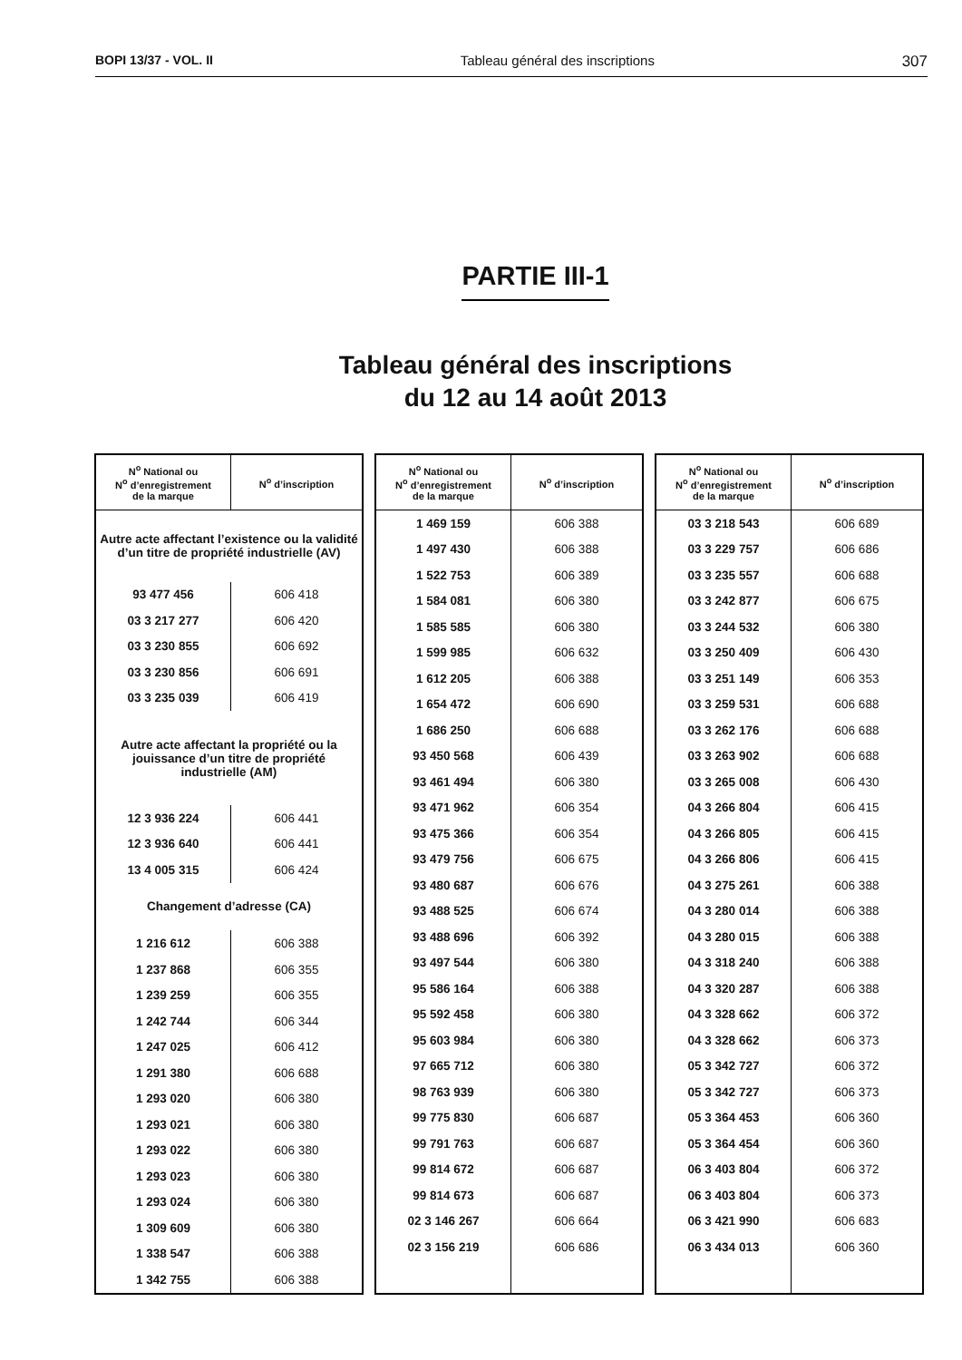BOPI 13/37 - VOL. II Tableau général des inscriptions 307
PARTIE III-1
Tableau général des inscriptions
du 12 au 14 août 2013
| N<sup>o</sup> National ou N<sup>o</sup> d’enregistrement de la marque | N<sup>o</sup> d’inscription |
| --- | --- |
| Autre acte affectant l’existence ou la validité d’un titre de propriété industrielle (AV) | |
| 93 477 456 | 606 418 |
| 03 3 217 277 | 606 420 |
| 03 3 230 855 | 606 692 |
| 03 3 230 856 | 606 691 |
| 03 3 235 039 | 606 419 |
| Autre acte affectant la propriété ou la jouissance d’un titre de propriété industrielle (AM) | |
| 12 3 936 224 | 606 441 |
| 12 3 936 640 | 606 441 |
| 13 4 005 315 | 606 424 |
| Changement d’adresse (CA) | |
| 1 216 612 | 606 388 |
| 1 237 868 | 606 355 |
| 1 239 259 | 606 355 |
| 1 242 744 | 606 344 |
| 1 247 025 | 606 412 |
| 1 291 380 | 606 688 |
| 1 293 020 | 606 380 |
| 1 293 021 | 606 380 |
| 1 293 022 | 606 380 |
| 1 293 023 | 606 380 |
| 1 293 024 | 606 380 |
| 1 309 609 | 606 380 |
| 1 338 547 | 606 388 |
| 1 342 755 | 606 388 |
| N<sup>o</sup> National ou N<sup>o</sup> d’enregistrement de la marque | N<sup>o</sup> d’inscription |
| --- | --- |
| 1 469 159 | 606 388 |
| 1 497 430 | 606 388 |
| 1 522 753 | 606 389 |
| 1 584 081 | 606 380 |
| 1 585 585 | 606 380 |
| 1 599 985 | 606 632 |
| 1 612 205 | 606 388 |
| 1 654 472 | 606 690 |
| 1 686 250 | 606 688 |
| 93 450 568 | 606 439 |
| 93 461 494 | 606 380 |
| 93 471 962 | 606 354 |
| 93 475 366 | 606 354 |
| 93 479 756 | 606 675 |
| 93 480 687 | 606 676 |
| 93 488 525 | 606 674 |
| 93 488 696 | 606 392 |
| 93 497 544 | 606 380 |
| 95 586 164 | 606 388 |
| 95 592 458 | 606 380 |
| 95 603 984 | 606 380 |
| 97 665 712 | 606 380 |
| 98 763 939 | 606 380 |
| 99 775 830 | 606 687 |
| 99 791 763 | 606 687 |
| 99 814 672 | 606 687 |
| 99 814 673 | 606 687 |
| 02 3 146 267 | 606 664 |
| 02 3 156 219 | 606 686 |
| N<sup>o</sup> National ou N<sup>o</sup> d’enregistrement de la marque | N<sup>o</sup> d’inscription |
| --- | --- |
| 03 3 218 543 | 606 689 |
| 03 3 229 757 | 606 686 |
| 03 3 235 557 | 606 688 |
| 03 3 242 877 | 606 675 |
| 03 3 244 532 | 606 380 |
| 03 3 250 409 | 606 430 |
| 03 3 251 149 | 606 353 |
| 03 3 259 531 | 606 688 |
| 03 3 262 176 | 606 688 |
| 03 3 263 902 | 606 688 |
| 03 3 265 008 | 606 430 |
| 04 3 266 804 | 606 415 |
| 04 3 266 805 | 606 415 |
| 04 3 266 806 | 606 415 |
| 04 3 275 261 | 606 388 |
| 04 3 280 014 | 606 388 |
| 04 3 280 015 | 606 388 |
| 04 3 318 240 | 606 388 |
| 04 3 320 287 | 606 388 |
| 04 3 328 662 | 606 372 |
| 04 3 328 662 | 606 373 |
| 05 3 342 727 | 606 372 |
| 05 3 342 727 | 606 373 |
| 05 3 364 453 | 606 360 |
| 05 3 364 454 | 606 360 |
| 06 3 403 804 | 606 372 |
| 06 3 403 804 | 606 373 |
| 06 3 421 990 | 606 683 |
| 06 3 434 013 | 606 360 |